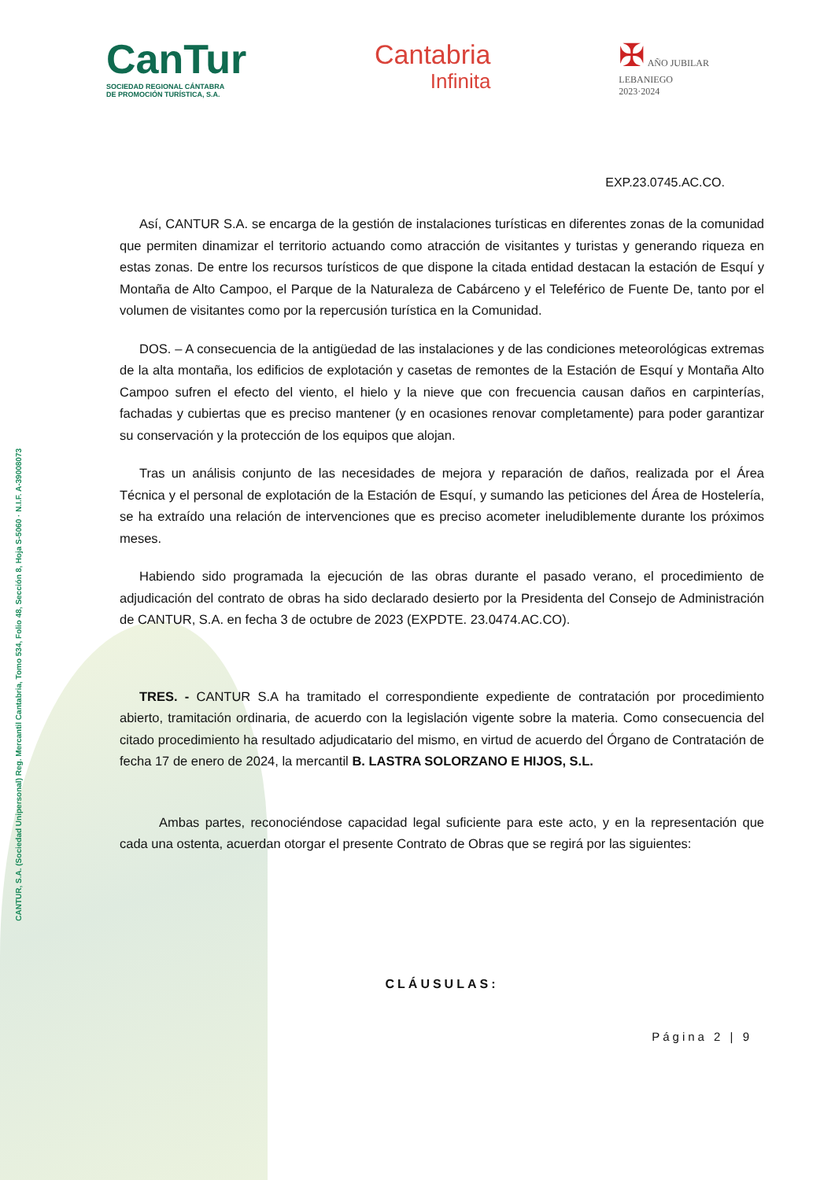CANTUR, S.A. (Sociedad Unipersonal) Reg. Mercantil Cantabria, Tomo 534, Folio 48, Sección 8, Hoja S-5060 · N.I.F. A-39008073
CanTur
SOCIEDAD REGIONAL CÁNTABRA
DE PROMOCIÓN TURÍSTICA, S.A.
Cantabria
Infinita
✠ AÑO JUBILAR
LEBANIEGO
2023·2024
EXP.23.0745.AC.CO.
Así, CANTUR S.A. se encarga de la gestión de instalaciones turísticas en diferentes zonas de la comunidad que permiten dinamizar el territorio actuando como atracción de visitantes y turistas y generando riqueza en estas zonas. De entre los recursos turísticos de que dispone la citada entidad destacan la estación de Esquí y Montaña de Alto Campoo, el Parque de la Naturaleza de Cabárceno y el Teleférico de Fuente De, tanto por el volumen de visitantes como por la repercusión turística en la Comunidad.
DOS. – A consecuencia de la antigüedad de las instalaciones y de las condiciones meteorológicas extremas de la alta montaña, los edificios de explotación y casetas de remontes de la Estación de Esquí y Montaña Alto Campoo sufren el efecto del viento, el hielo y la nieve que con frecuencia causan daños en carpinterías, fachadas y cubiertas que es preciso mantener (y en ocasiones renovar completamente) para poder garantizar su conservación y la protección de los equipos que alojan.
Tras un análisis conjunto de las necesidades de mejora y reparación de daños, realizada por el Área Técnica y el personal de explotación de la Estación de Esquí, y sumando las peticiones del Área de Hostelería, se ha extraído una relación de intervenciones que es preciso acometer ineludiblemente durante los próximos meses.
Habiendo sido programada la ejecución de las obras durante el pasado verano, el procedimiento de adjudicación del contrato de obras ha sido declarado desierto por la Presidenta del Consejo de Administración de CANTUR, S.A. en fecha 3 de octubre de 2023 (EXPDTE. 23.0474.AC.CO).
TRES. - CANTUR S.A ha tramitado el correspondiente expediente de contratación por procedimiento abierto, tramitación ordinaria, de acuerdo con la legislación vigente sobre la materia. Como consecuencia del citado procedimiento ha resultado adjudicatario del mismo, en virtud de acuerdo del Órgano de Contratación de fecha 17 de enero de 2024, la mercantil B. LASTRA SOLORZANO E HIJOS, S.L.
Ambas partes, reconociéndose capacidad legal suficiente para este acto, y en la representación que cada una ostenta, acuerdan otorgar el presente Contrato de Obras que se regirá por las siguientes:
CLÁUSULAS:
Página 2 | 9